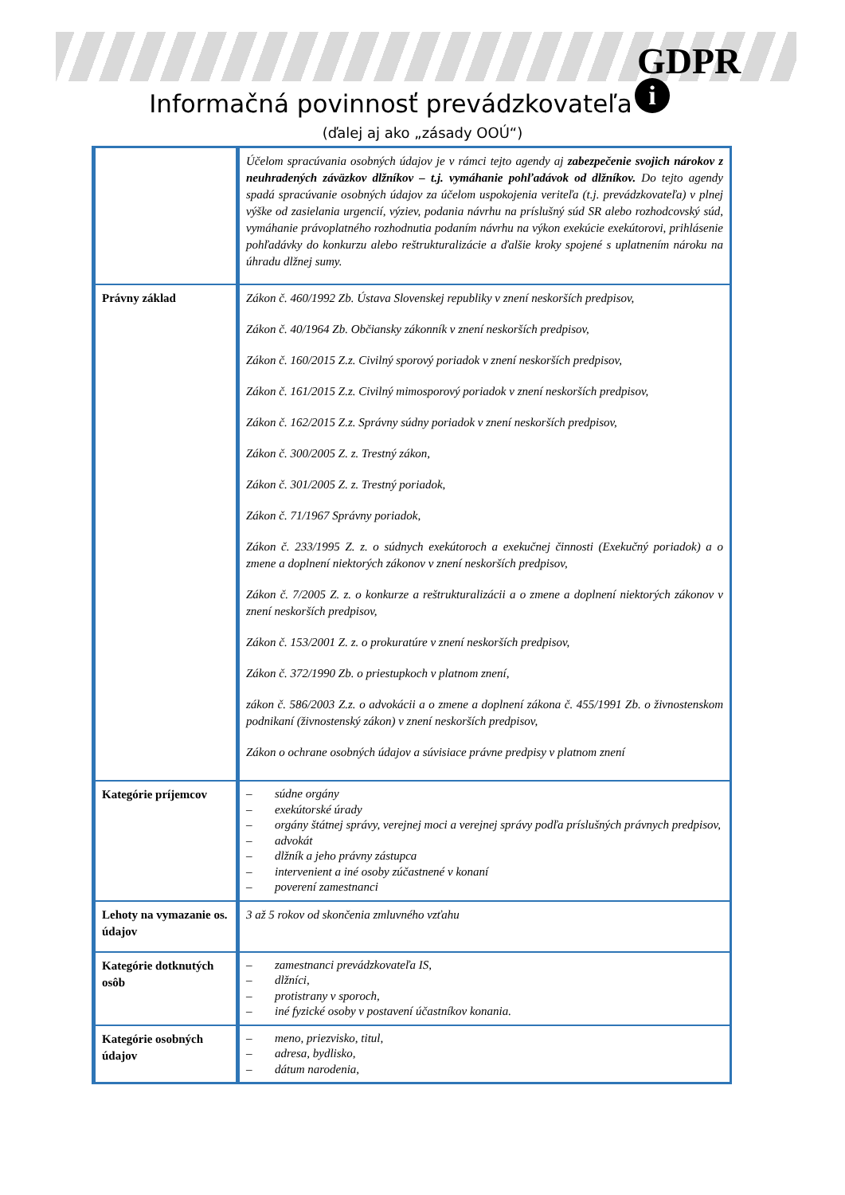GDPR
i
Informačná povinnosť prevádzkovateľa
(ďalej aj ako „zásady OOÚ“)
| | Účelom spracúvania osobných údajov je v rámci tejto agendy aj zabezpečenie svojich nárokov z neuhradených záväzkov dlžníkov – t.j. vymáhanie pohľadávok od dlžníkov. Do tejto agendy spadá spracúvanie osobných údajov za účelom uspokojenia veriteľa (t.j. prevádzkovateľa) v plnej výške od zasielania urgencií, výziev, podania návrhu na príslušný súd SR alebo rozhodcovský súd, vymáhanie právoplatného rozhodnutia podaním návrhu na výkon exekúcie exekútorovi, prihlásenie pohľadávky do konkurzu alebo reštrukturalizácie a ďalšie kroky spojené s uplatnením nároku na úhradu dlžnej sumy. |
| Právny základ | Zákon č. 460/1992 Zb. Ústava Slovenskej republiky v znení neskorších predpisov, Zákon č. 40/1964 Zb. Občiansky zákonník v znení neskorších predpisov, Zákon č. 160/2015 Z.z. Civilný sporový poriadok v znení neskorších predpisov, Zákon č. 161/2015 Z.z. Civilný mimosporový poriadok v znení neskorších predpisov, Zákon č. 162/2015 Z.z. Správny súdny poriadok v znení neskorších predpisov, Zákon č. 300/2005 Z. z. Trestný zákon, Zákon č. 301/2005 Z. z. Trestný poriadok, Zákon č. 71/1967 Správny poriadok, Zákon č. 233/1995 Z. z. o súdnych exekútoroch a exekučnej činnosti (Exekučný poriadok) a o zmene a doplnení niektorých zákonov v znení neskorších predpisov, Zákon č. 7/2005 Z. z. o konkurze a reštrukturalizácii a o zmene a doplnení niektorých zákonov v znení neskorších predpisov, Zákon č. 153/2001 Z. z. o prokuratúre v znení neskorších predpisov, Zákon č. 372/1990 Zb. o priestupkoch v platnom znení, zákon č. 586/2003 Z.z. o advokácii a o zmene a doplnení zákona č. 455/1991 Zb. o živnostenskom podnikaní (živnostenský zákon) v znení neskorších predpisov, Zákon o ochrane osobných údajov a súvisiace právne predpisy v platnom znení |
| Kategórie príjemcov | – súdne orgány – exekútorské úrady – orgány štátnej správy, verejnej moci a verejnej správy podľa príslušných právnych predpisov, – advokát – dlžník a jeho právny zástupca – intervenient a iné osoby zúčastnené v konaní – poverení zamestnanci |
| Lehoty na vymazanie os. údajov | 3 až 5 rokov od skončenia zmluvného vzťahu |
| Kategórie dotknutých osôb | – zamestnanci prevádzkovateľa IS, – dlžníci, – protistrany v sporoch, – iné fyzické osoby v postavení účastníkov konania. |
| Kategórie osobných údajov | – meno, priezvisko, titul, – adresa, bydlisko, – dátum narodenia, |